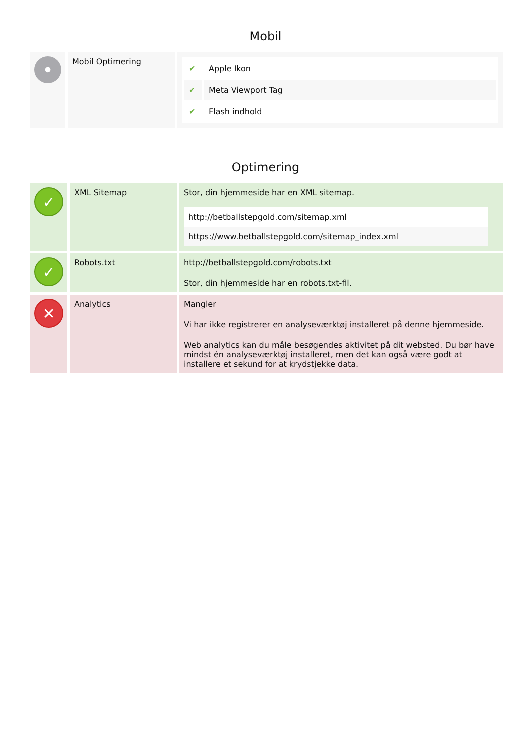Mobil
| • | Mobil Optimering | / ✔ / Apple Ikon / / ✔ / Meta Viewport Tag / / ✔ / Flash indhold / |
Optimering
| ✓ | XML Sitemap | Stor, din hjemmeside har en XML sitemap. http://betballstepgold.com/sitemap.xml https://www.betballstepgold.com/sitemap_index.xml |
| ✓ | Robots.txt | http://betballstepgold.com/robots.txt Stor, din hjemmeside har en robots.txt-fil. |
| ✕ | Analytics | Mangler Vi har ikke registrerer en analyseværktøj installeret på denne hjemmeside. Web analytics kan du måle besøgendes aktivitet på dit websted. Du bør have mindst én analyseværktøj installeret, men det kan også være godt at installere et sekund for at krydstjekke data. |